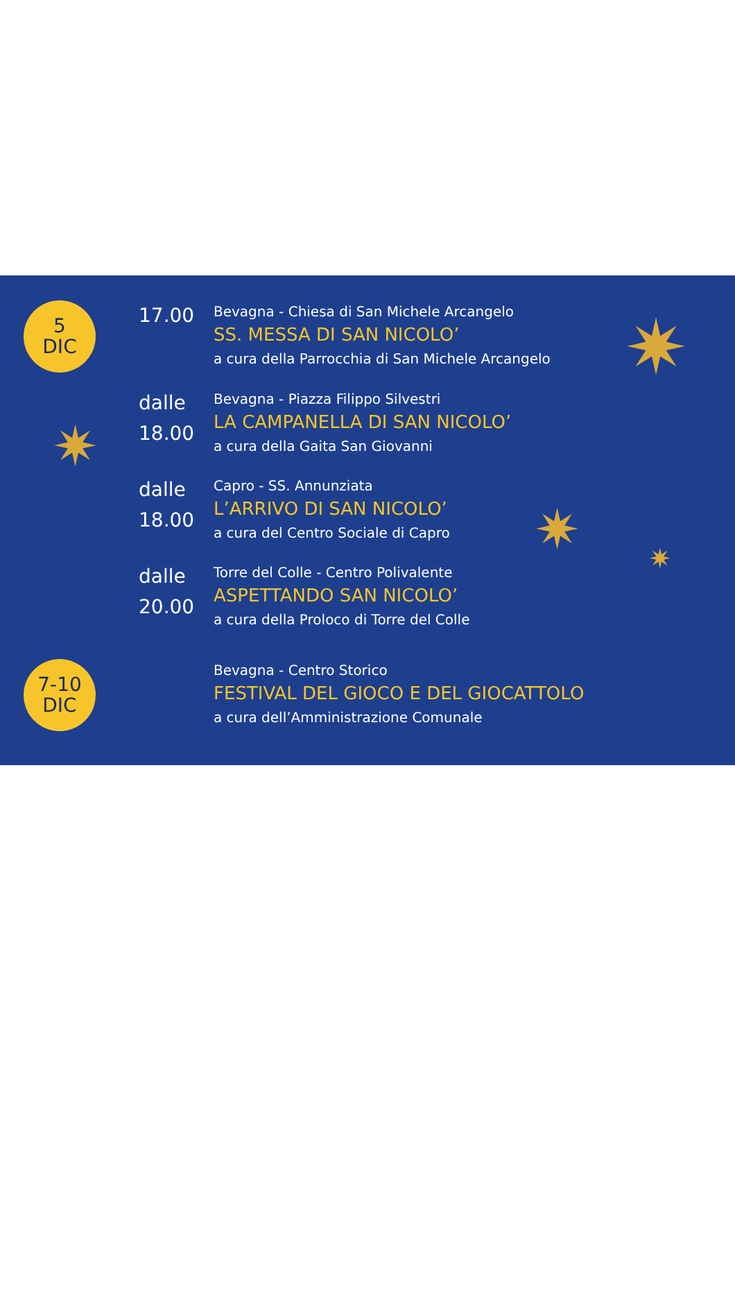✷
✷
✷ ✷
5
DIC
17.00
Bevagna - Chiesa di San Michele Arcangelo
SS. MESSA DI SAN NICOLO’
a cura della Parrocchia di San Michele Arcangelo
dalle
18.00
Bevagna - Piazza Filippo Silvestri
LA CAMPANELLA DI SAN NICOLO’
a cura della Gaita San Giovanni
dalle
18.00
Capro - SS. Annunziata
L’ARRIVO DI SAN NICOLO’
a cura del Centro Sociale di Capro
dalle
20.00
Torre del Colle - Centro Polivalente
ASPETTANDO SAN NICOLO’
a cura della Proloco di Torre del Colle
7-10
DIC
Bevagna - Centro Storico
FESTIVAL DEL GIOCO E DEL GIOCATTOLO
a cura dell’Amministrazione Comunale